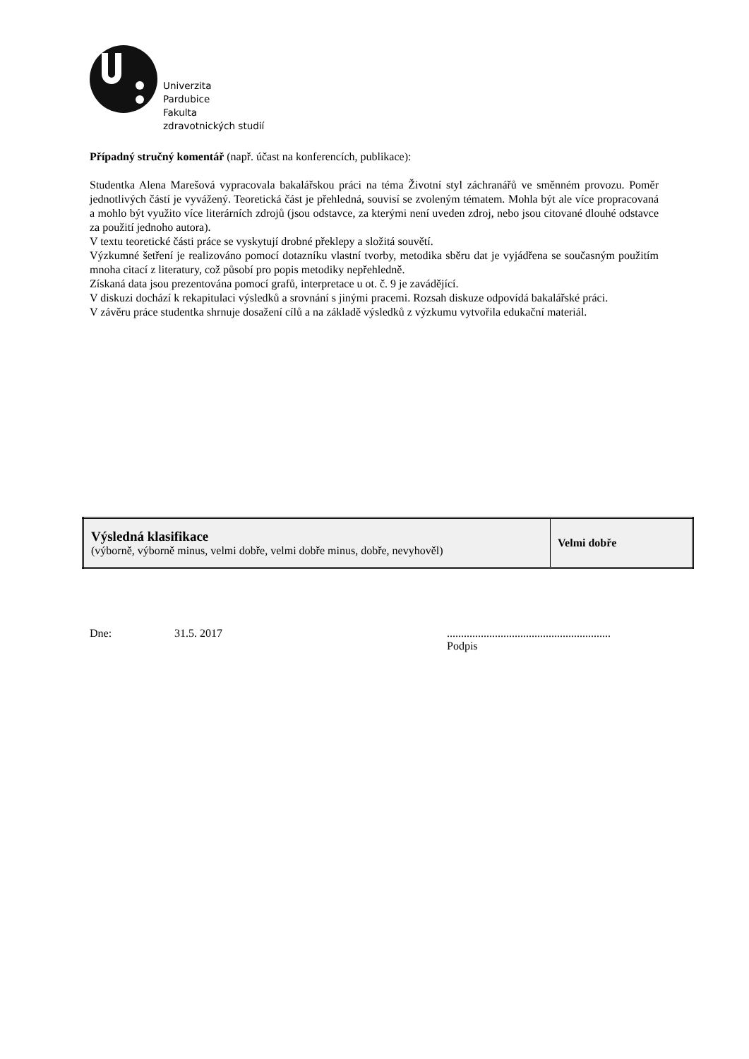Univerzita
Pardubice
Fakulta
zdravotnických studií
Případný stručný komentář (např. účast na konferencích, publikace):
Studentka Alena Marešová vypracovala bakalářskou práci na téma Životní styl záchranářů ve směnném provozu. Poměr jednotlivých částí je vyvážený. Teoretická část je přehledná, souvisí se zvoleným tématem. Mohla být ale více propracovaná a mohlo být využito více literárních zdrojů (jsou odstavce, za kterými není uveden zdroj, nebo jsou citované dlouhé odstavce za použití jednoho autora).
V textu teoretické části práce se vyskytují drobné překlepy a složitá souvětí.
Výzkumné šetření je realizováno pomocí dotazníku vlastní tvorby, metodika sběru dat je vyjádřena se současným použitím mnoha citací z literatury, což působí pro popis metodiky nepřehledně.
Získaná data jsou prezentována pomocí grafů, interpretace u ot. č. 9 je zavádějící.
V diskuzi dochází k rekapitulaci výsledků a srovnání s jinými pracemi. Rozsah diskuze odpovídá bakalářské práci.
V závěru práce studentka shrnuje dosažení cílů a na základě výsledků z výzkumu vytvořila edukační materiál.
| Výsledná klasifikace (výborně, výborně minus, velmi dobře, velmi dobře minus, dobře, nevyhověl) | Velmi dobře |
Dne: 31.5. 2017..........................................................
Podpis